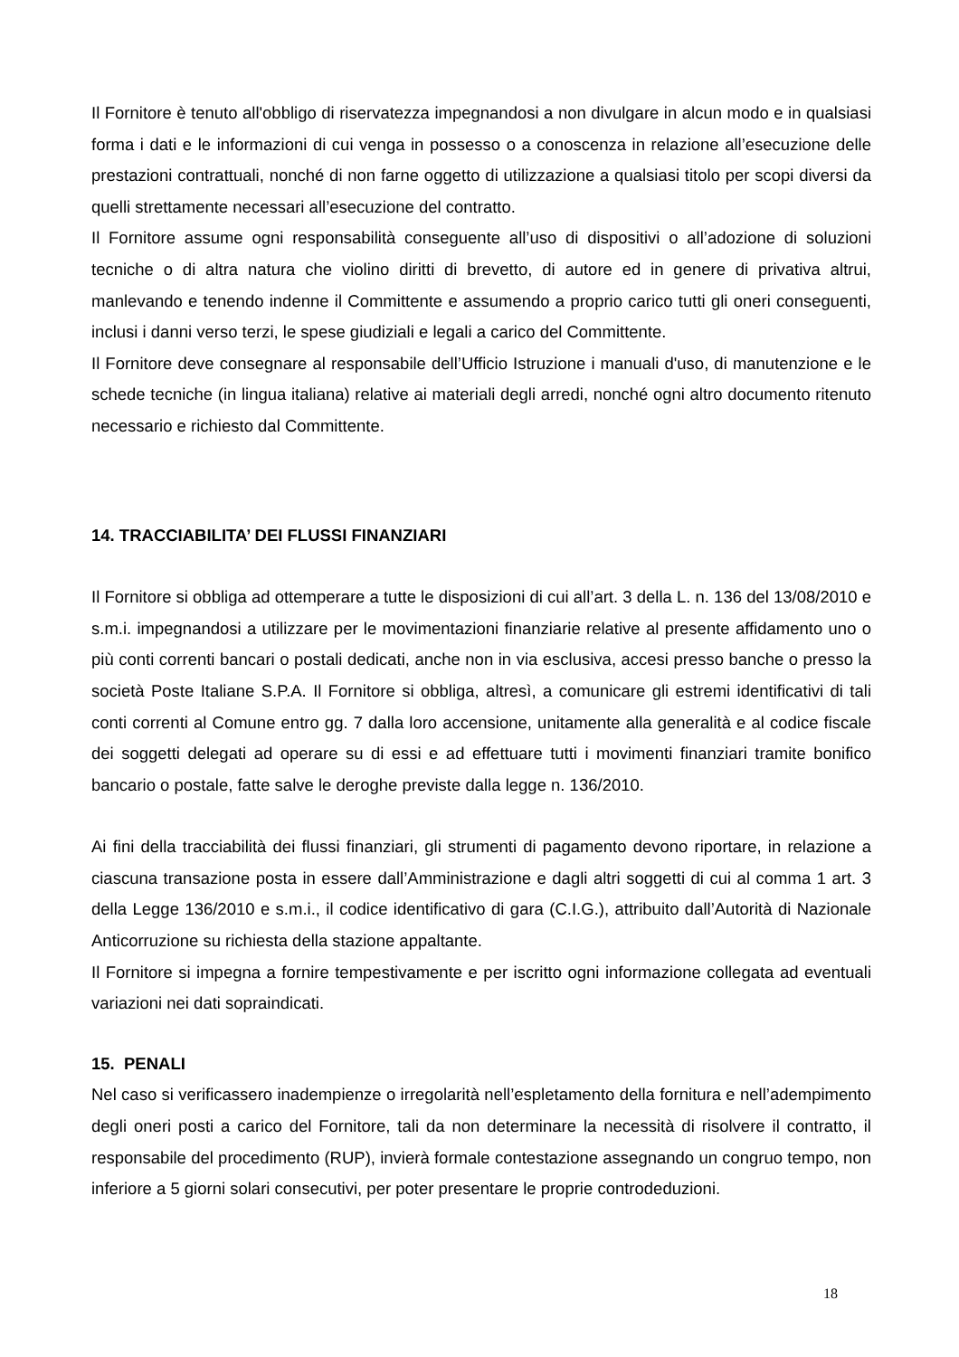Il Fornitore è tenuto all'obbligo di riservatezza impegnandosi a non divulgare in alcun modo e in qualsiasi forma i dati e le informazioni di cui venga in possesso o a conoscenza in relazione all’esecuzione delle prestazioni contrattuali, nonché di non farne oggetto di utilizzazione a qualsiasi titolo per scopi diversi da quelli strettamente necessari all’esecuzione del contratto.
Il Fornitore assume ogni responsabilità conseguente all’uso di dispositivi o all’adozione di soluzioni tecniche o di altra natura che violino diritti di brevetto, di autore ed in genere di privativa altrui, manlevando e tenendo indenne il Committente e assumendo a proprio carico tutti gli oneri conseguenti, inclusi i danni verso terzi, le spese giudiziali e legali a carico del Committente.
Il Fornitore deve consegnare al responsabile dell’Ufficio Istruzione i manuali d'uso, di manutenzione e le schede tecniche (in lingua italiana) relative ai materiali degli arredi, nonché ogni altro documento ritenuto necessario e richiesto dal Committente.
14. TRACCIABILITA’ DEI FLUSSI FINANZIARI
Il Fornitore si obbliga ad ottemperare a tutte le disposizioni di cui all’art. 3 della L. n. 136 del 13/08/2010 e s.m.i. impegnandosi a utilizzare per le movimentazioni finanziarie relative al presente affidamento uno o più conti correnti bancari o postali dedicati, anche non in via esclusiva, accesi presso banche o presso la società Poste Italiane S.P.A. Il Fornitore si obbliga, altresì, a comunicare gli estremi identificativi di tali conti correnti al Comune entro gg. 7 dalla loro accensione, unitamente alla generalità e al codice fiscale dei soggetti delegati ad operare su di essi e ad effettuare tutti i movimenti finanziari tramite bonifico bancario o postale, fatte salve le deroghe previste dalla legge n. 136/2010.
Ai fini della tracciabilità dei flussi finanziari, gli strumenti di pagamento devono riportare, in relazione a ciascuna transazione posta in essere dall’Amministrazione e dagli altri soggetti di cui al comma 1 art. 3 della Legge 136/2010 e s.m.i., il codice identificativo di gara (C.I.G.), attribuito dall’Autorità di Nazionale Anticorruzione su richiesta della stazione appaltante.
Il Fornitore si impegna a fornire tempestivamente e per iscritto ogni informazione collegata ad eventuali variazioni nei dati sopraindicati.
15. PENALI
Nel caso si verificassero inadempienze o irregolarità nell’espletamento della fornitura e nell’adempimento degli oneri posti a carico del Fornitore, tali da non determinare la necessità di risolvere il contratto, il responsabile del procedimento (RUP), invierà formale contestazione assegnando un congruo tempo, non inferiore a 5 giorni solari consecutivi, per poter presentare le proprie controdeduzioni.
18